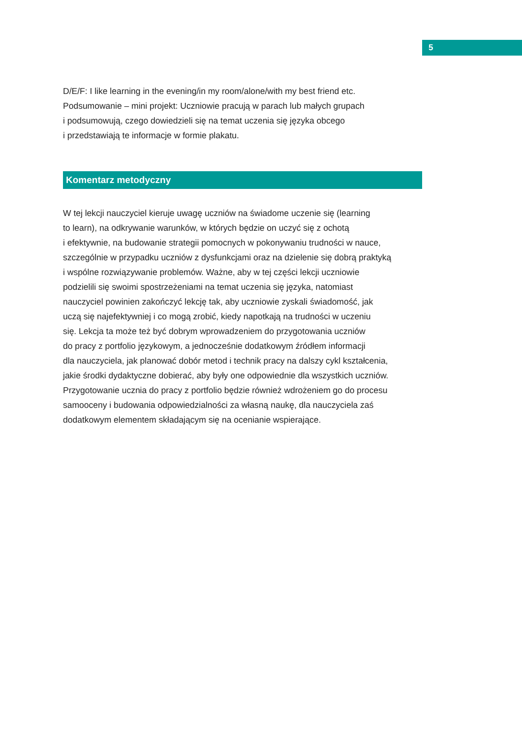5
D/E/F: I like learning in the evening/in my room/alone/with my best friend etc.
Podsumowanie – mini projekt: Uczniowie pracują w parach lub małych grupach
i podsumowują, czego dowiedzieli się na temat uczenia się języka obcego
i przedstawiają te informacje w formie plakatu.
Komentarz metodyczny
W tej lekcji nauczyciel kieruje uwagę uczniów na świadome uczenie się (learning
to learn), na odkrywanie warunków, w których będzie on uczyć się z ochotą
i efektywnie, na budowanie strategii pomocnych w pokonywaniu trudności w nauce,
szczególnie w przypadku uczniów z dysfunkcjami oraz na dzielenie się dobrą praktyką
i wspólne rozwiązywanie problemów. Ważne, aby w tej części lekcji uczniowie
podzielili się swoimi spostrzeżeniami na temat uczenia się języka, natomiast
nauczyciel powinien zakończyć lekcję tak, aby uczniowie zyskali świadomość, jak
uczą się najefektywniej i co mogą zrobić, kiedy napotkają na trudności w uczeniu
się. Lekcja ta może też być dobrym wprowadzeniem do przygotowania uczniów
do pracy z portfolio językowym, a jednocześnie dodatkowym źródłem informacji
dla nauczyciela, jak planować dobór metod i technik pracy na dalszy cykl kształcenia,
jakie środki dydaktyczne dobierać, aby były one odpowiednie dla wszystkich uczniów.
Przygotowanie ucznia do pracy z portfolio będzie również wdrożeniem go do procesu
samooceny i budowania odpowiedzialności za własną naukę, dla nauczyciela zaś
dodatkowym elementem składającym się na ocenianie wspierające.